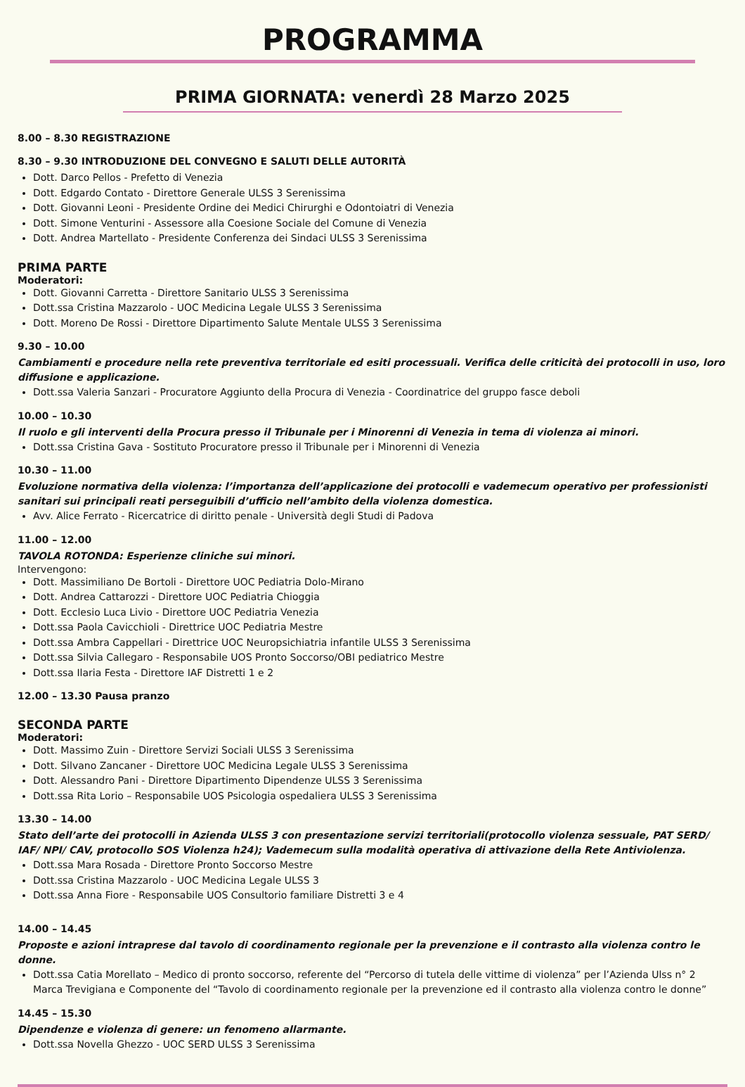PROGRAMMA
PRIMA GIORNATA: venerdì 28 Marzo 2025
8.00 – 8.30 REGISTRAZIONE
8.30 – 9.30 INTRODUZIONE DEL CONVEGNO E SALUTI DELLE AUTORITÀ
Dott. Darco Pellos - Prefetto di Venezia
Dott. Edgardo Contato - Direttore Generale ULSS 3 Serenissima
Dott. Giovanni Leoni - Presidente Ordine dei Medici Chirurghi e Odontoiatri di Venezia
Dott. Simone Venturini - Assessore alla Coesione Sociale del Comune di Venezia
Dott. Andrea Martellato - Presidente Conferenza dei Sindaci ULSS 3 Serenissima
PRIMA PARTE
Moderatori:
Dott. Giovanni Carretta - Direttore Sanitario ULSS 3 Serenissima
Dott.ssa Cristina Mazzarolo - UOC Medicina Legale ULSS 3 Serenissima
Dott. Moreno De Rossi - Direttore Dipartimento Salute Mentale ULSS 3 Serenissima
9.30 – 10.00
Cambiamenti e procedure nella rete preventiva territoriale ed esiti processuali. Verifica delle criticità dei protocolli in uso, loro diffusione e applicazione.
Dott.ssa Valeria Sanzari - Procuratore Aggiunto della Procura di Venezia - Coordinatrice del gruppo fasce deboli
10.00 – 10.30
Il ruolo e gli interventi della Procura presso il Tribunale per i Minorenni di Venezia in tema di violenza ai minori.
Dott.ssa Cristina Gava - Sostituto Procuratore presso il Tribunale per i Minorenni di Venezia
10.30 – 11.00
Evoluzione normativa della violenza: l’importanza dell’applicazione dei protocolli e vademecum operativo per professionisti sanitari sui principali reati perseguibili d’ufficio nell’ambito della violenza domestica.
Avv. Alice Ferrato - Ricercatrice di diritto penale - Università degli Studi di Padova
11.00 – 12.00
TAVOLA ROTONDA: Esperienze cliniche sui minori.
Intervengono:
Dott. Massimiliano De Bortoli - Direttore UOC Pediatria Dolo-Mirano
Dott. Andrea Cattarozzi - Direttore UOC Pediatria Chioggia
Dott. Ecclesio Luca Livio - Direttore UOC Pediatria Venezia
Dott.ssa Paola Cavicchioli - Direttrice UOC Pediatria Mestre
Dott.ssa Ambra Cappellari - Direttrice UOC Neuropsichiatria infantile ULSS 3 Serenissima
Dott.ssa Silvia Callegaro - Responsabile UOS Pronto Soccorso/OBI pediatrico Mestre
Dott.ssa Ilaria Festa - Direttore IAF Distretti 1 e 2
12.00 – 13.30 Pausa pranzo
SECONDA PARTE
Moderatori:
Dott. Massimo Zuin - Direttore Servizi Sociali ULSS 3 Serenissima
Dott. Silvano Zancaner - Direttore UOC Medicina Legale ULSS 3 Serenissima
Dott. Alessandro Pani - Direttore Dipartimento Dipendenze ULSS 3 Serenissima
Dott.ssa Rita Lorio – Responsabile UOS Psicologia ospedaliera ULSS 3 Serenissima
13.30 – 14.00
Stato dell’arte dei protocolli in Azienda ULSS 3 con presentazione servizi territoriali(protocollo violenza sessuale, PAT SERD/ IAF/ NPI/ CAV, protocollo SOS Violenza h24); Vademecum sulla modalità operativa di attivazione della Rete Antiviolenza.
Dott.ssa Mara Rosada - Direttore Pronto Soccorso Mestre
Dott.ssa Cristina Mazzarolo - UOC Medicina Legale ULSS 3
Dott.ssa Anna Fiore - Responsabile UOS Consultorio familiare Distretti 3 e 4
14.00 – 14.45
Proposte e azioni intraprese dal tavolo di coordinamento regionale per la prevenzione e il contrasto alla violenza contro le donne.
Dott.ssa Catia Morellato – Medico di pronto soccorso, referente del “Percorso di tutela delle vittime di violenza” per l’Azienda Ulss n° 2 Marca Trevigiana e Componente del “Tavolo di coordinamento regionale per la prevenzione ed il contrasto alla violenza contro le donne”
14.45 – 15.30
Dipendenze e violenza di genere: un fenomeno allarmante.
Dott.ssa Novella Ghezzo - UOC SERD ULSS 3 Serenissima